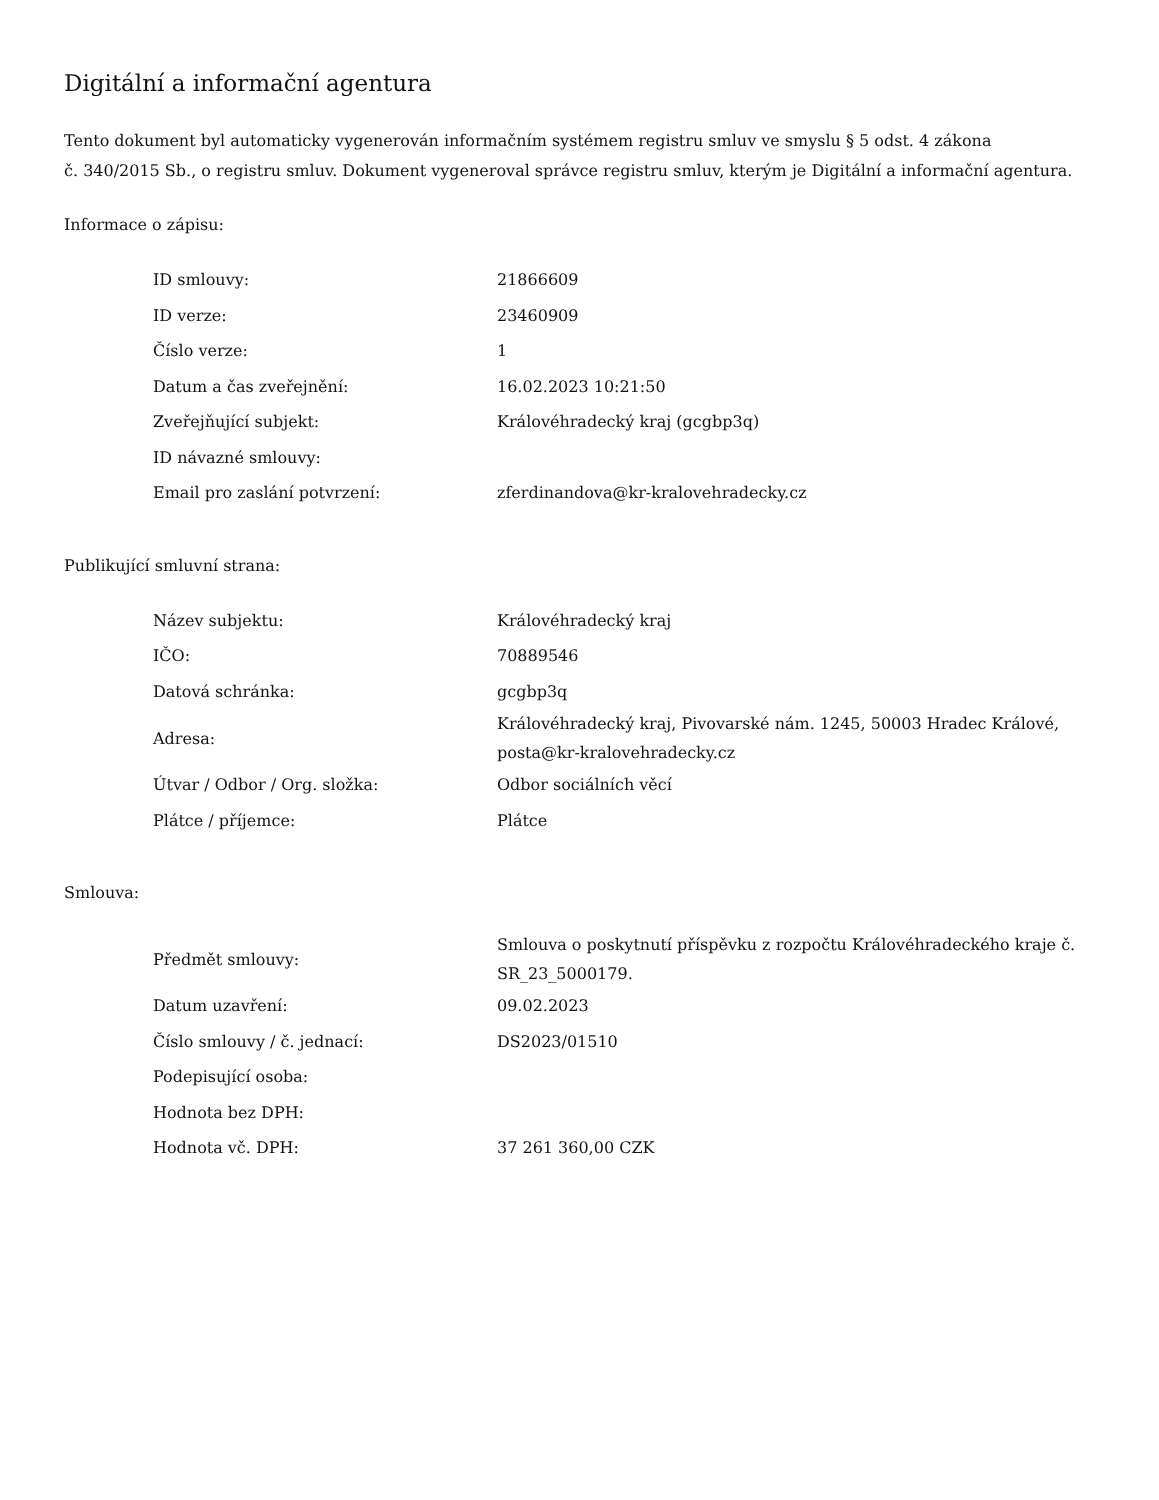Digitální a informační agentura
Tento dokument byl automaticky vygenerován informačním systémem registru smluv ve smyslu § 5 odst. 4 zákona
č. 340/2015 Sb., o registru smluv. Dokument vygeneroval správce registru smluv, kterým je Digitální a informační agentura.
Informace o zápisu:
| ID smlouvy: | 21866609 |
| ID verze: | 23460909 |
| Číslo verze: | 1 |
| Datum a čas zveřejnění: | 16.02.2023 10:21:50 |
| Zveřejňující subjekt: | Královéhradecký kraj (gcgbp3q) |
| ID návazné smlouvy: | |
| Email pro zaslání potvrzení: | zferdinandova@kr-kralovehradecky.cz |
Publikující smluvní strana:
| Název subjektu: | Královéhradecký kraj |
| IČO: | 70889546 |
| Datová schránka: | gcgbp3q |
| Adresa: | Královéhradecký kraj, Pivovarské nám. 1245, 50003 Hradec Králové, posta@kr-kralovehradecky.cz |
| Útvar / Odbor / Org. složka: | Odbor sociálních věcí |
| Plátce / příjemce: | Plátce |
Smlouva:
| Předmět smlouvy: | Smlouva o poskytnutí příspěvku z rozpočtu Královéhradeckého kraje č. SR_23_5000179. |
| Datum uzavření: | 09.02.2023 |
| Číslo smlouvy / č. jednací: | DS2023/01510 |
| Podepisující osoba: | |
| Hodnota bez DPH: | |
| Hodnota vč. DPH: | 37 261 360,00 CZK |